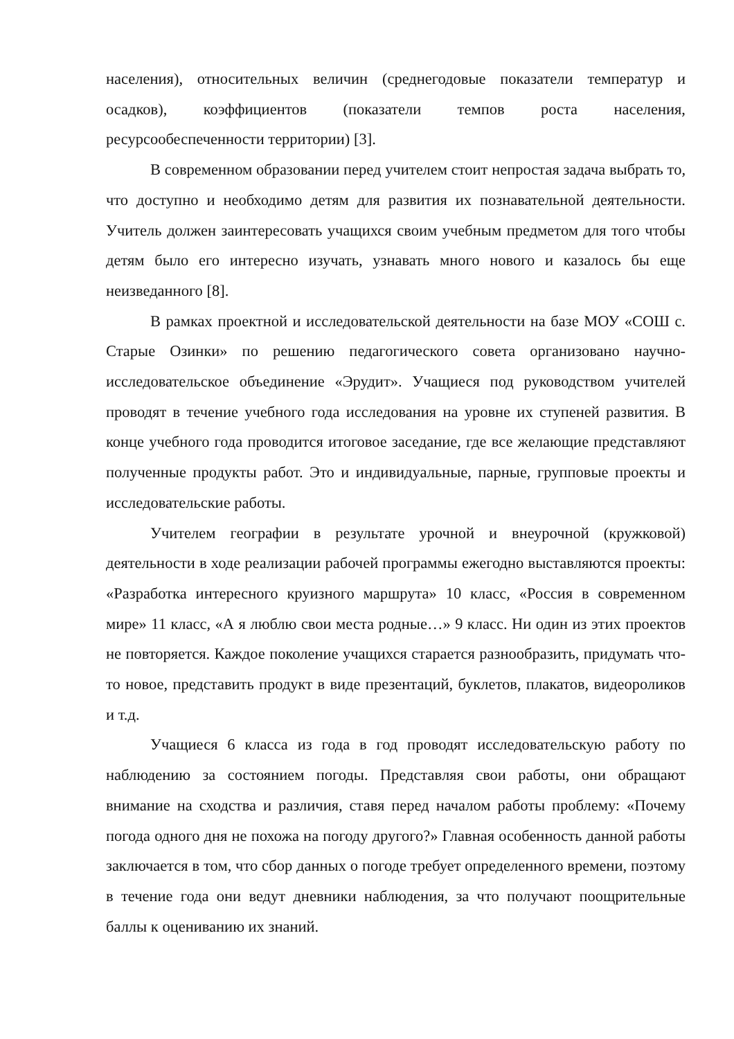населения), относительных величин (среднегодовые показатели температур и осадков), коэффициентов (показатели темпов роста населения, ресурсообеспеченности территории) [3].
В современном образовании перед учителем стоит непростая задача выбрать то, что доступно и необходимо детям для развития их познавательной деятельности. Учитель должен заинтересовать учащихся своим учебным предметом для того чтобы детям было его интересно изучать, узнавать много нового и казалось бы еще неизведанного [8].
В рамках проектной и исследовательской деятельности на базе МОУ «СОШ с. Старые Озинки» по решению педагогического совета организовано научно-исследовательское объединение «Эрудит». Учащиеся под руководством учителей проводят в течение учебного года исследования на уровне их ступеней развития. В конце учебного года проводится итоговое заседание, где все желающие представляют полученные продукты работ. Это и индивидуальные, парные, групповые проекты и исследовательские работы.
Учителем географии в результате урочной и внеурочной (кружковой) деятельности в ходе реализации рабочей программы ежегодно выставляются проекты: «Разработка интересного круизного маршрута» 10 класс, «Россия в современном мире» 11 класс, «А я люблю свои места родные…» 9 класс. Ни один из этих проектов не повторяется. Каждое поколение учащихся старается разнообразить, придумать что-то новое, представить продукт в виде презентаций, буклетов, плакатов, видеороликов и т.д.
Учащиеся 6 класса из года в год проводят исследовательскую работу по наблюдению за состоянием погоды. Представляя свои работы, они обращают внимание на сходства и различия, ставя перед началом работы проблему: «Почему погода одного дня не похожа на погоду другого?» Главная особенность данной работы заключается в том, что сбор данных о погоде требует определенного времени, поэтому в течение года они ведут дневники наблюдения, за что получают поощрительные баллы к оцениванию их знаний.